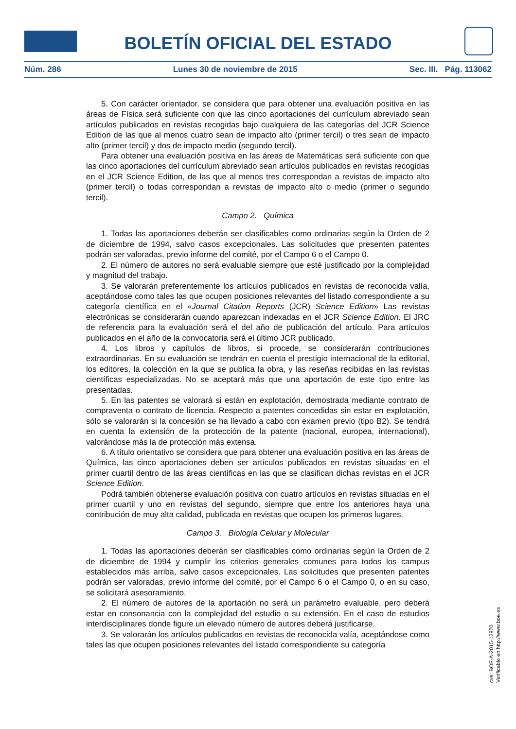BOLETÍN OFICIAL DEL ESTADO
Núm. 286 Lunes 30 de noviembre de 2015 Sec. III. Pág. 113062
5. Con carácter orientador, se considera que para obtener una evaluación positiva en las áreas de Física será suficiente con que las cinco aportaciones del currículum abreviado sean artículos publicados en revistas recogidas bajo cualquiera de las categorías del JCR Science Edition de las que al menos cuatro sean de impacto alto (primer tercil) o tres sean de impacto alto (primer tercil) y dos de impacto medio (segundo tercil).
Para obtener una evaluación positiva en las áreas de Matemáticas será suficiente con que las cinco aportaciones del currículum abreviado sean artículos publicados en revistas recogidas en el JCR Science Edition, de las que al menos tres correspondan a revistas de impacto alto (primer tercil) o todas correspondan a revistas de impacto alto o medio (primer o segundo tercil).
Campo 2. Química
1. Todas las aportaciones deberán ser clasificables como ordinarias según la Orden de 2 de diciembre de 1994, salvo casos excepcionales. Las solicitudes que presenten patentes podrán ser valoradas, previo informe del comité, por el Campo 6 o el Campo 0.
2. El número de autores no será evaluable siempre que esté justificado por la complejidad y magnitud del trabajo.
3. Se valorarán preferentemente los artículos publicados en revistas de reconocida valía, aceptándose como tales las que ocupen posiciones relevantes del listado correspondiente a su categoría científica en el «Journal Citation Reports (JCR) Science Edition» Las revistas electrónicas se considerarán cuando aparezcan indexadas en el JCR Science Edition. El JRC de referencia para la evaluación será el del año de publicación del artículo. Para artículos publicados en el año de la convocatoria será el último JCR publicado.
4. Los libros y capítulos de libros, si procede, se considerarán contribuciones extraordinarias. En su evaluación se tendrán en cuenta el prestigio internacional de la editorial, los editores, la colección en la que se publica la obra, y las reseñas recibidas en las revistas científicas especializadas. No se aceptará más que una aportación de este tipo entre las presentadas.
5. En las patentes se valorará si están en explotación, demostrada mediante contrato de compraventa o contrato de licencia. Respecto a patentes concedidas sin estar en explotación, sólo se valorarán si la concesión se ha llevado a cabo con examen previo (tipo B2). Se tendrá en cuenta la extensión de la protección de la patente (nacional, europea, internacional), valorándose más la de protección más extensa.
6. A título orientativo se considera que para obtener una evaluación positiva en las áreas de Química, las cinco aportaciones deben ser artículos publicados en revistas situadas en el primer cuartil dentro de las áreas científicas en las que se clasifican dichas revistas en el JCR Science Edition.
Podrá también obtenerse evaluación positiva con cuatro artículos en revistas situadas en el primer cuartil y uno en revistas del segundo, siempre que entre los anteriores haya una contribución de muy alta calidad, publicada en revistas que ocupen los primeros lugares.
Campo 3. Biología Celular y Molecular
1. Todas las aportaciones deberán ser clasificables como ordinarias según la Orden de 2 de diciembre de 1994 y cumplir los criterios generales comunes para todos los campus establecidos más arriba, salvo casos excepcionales. Las solicitudes que presenten patentes podrán ser valoradas, previo informe del comité, por el Campo 6 o el Campo 0, o en su caso, se solicitará asesoramiento.
2. El número de autores de la aportación no será un parámetro evaluable, pero deberá estar en consonancia con la complejidad del estudio o su extensión. En el caso de estudios interdisciplinares donde figure un elevado número de autores deberá justificarse.
3. Se valorarán los artículos publicados en revistas de reconocida valía, aceptándose como tales las que ocupen posiciones relevantes del listado correspondiente su categoría
cve: BOE-A-2015-12970
Verificable en http://www.boe.es